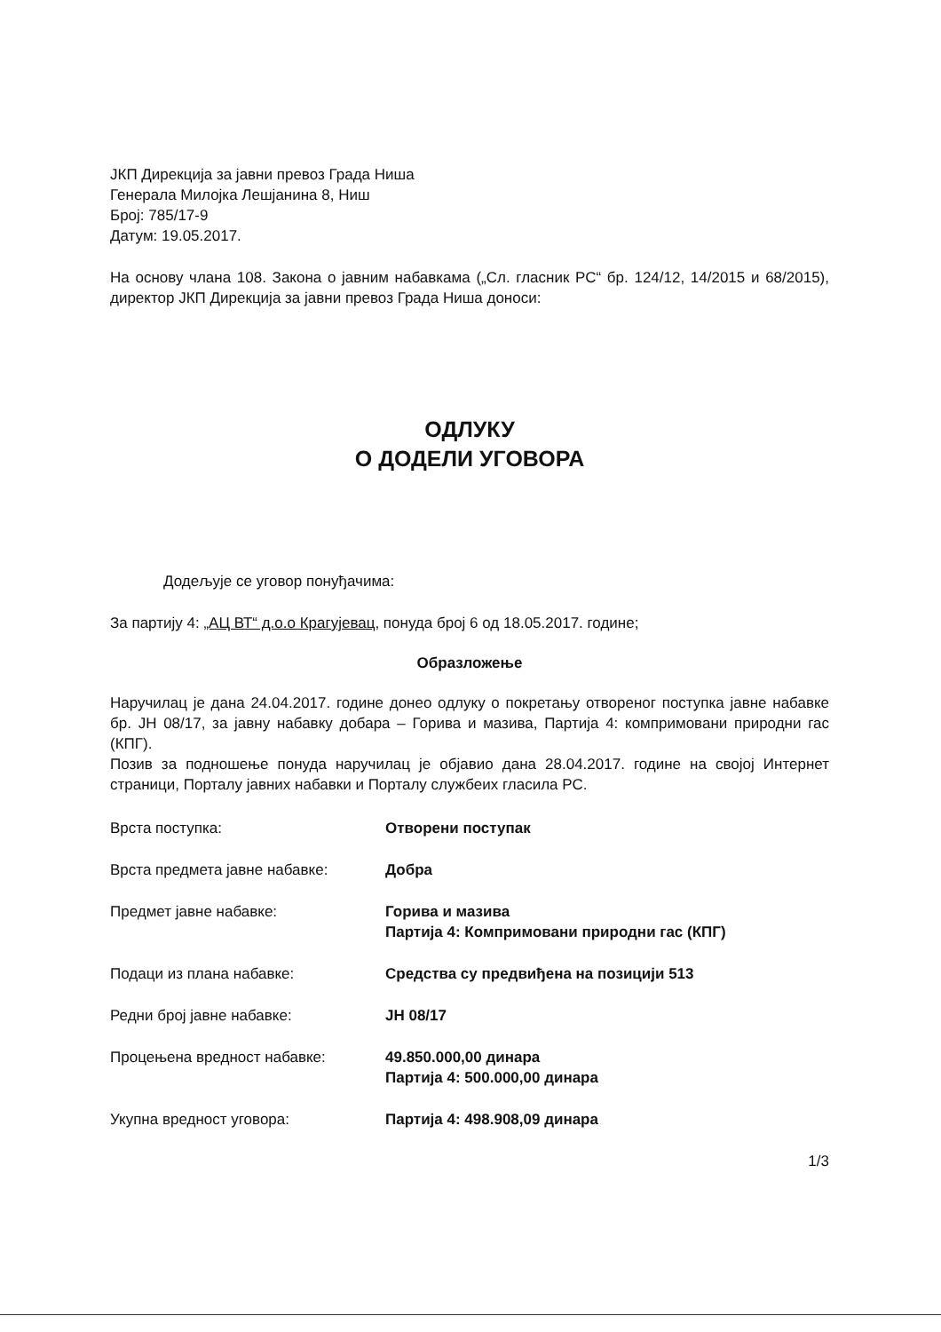ЈКП Дирекција за јавни превоз Града Ниша
Генерала Милојка Лешјанина 8, Ниш
Број: 785/17-9
Датум: 19.05.2017.
На основу члана 108. Закона о јавним набавкама („Сл. гласник РС“ бр. 124/12, 14/2015 и 68/2015), директор ЈКП Дирекција за јавни превоз Града Ниша доноси:
ОДЛУКУ
О ДОДЕЛИ УГОВОРА
Додељује се уговор понуђачима:
За партију 4: „АЦ ВТ“ д.о.о Крагујевац, понуда број 6 од 18.05.2017. године;
Образложење
Наручилац је дана 24.04.2017. године донео одлуку о покретању отвореног поступка јавне набавке бр. ЈН 08/17, за јавну набавку добара – Горива и мазива, Партија 4: компримовани природни гас (КПГ).
Позив за подношење понуда наручилац је објавио дана 28.04.2017. године на својој Интернет страници, Порталу јавних набавки и Порталу службеих гласила РС.
| Врста поступка: | Отворени поступак |
| Врста предмета јавне набавке: | Добра |
| Предмет јавне набавке: | Горива и мазива Партија 4: Компримовани природни гас (КПГ) |
| Подаци из плана набавке: | Средства су предвиђена на позицији 513 |
| Редни број јавне набавке: | ЈН 08/17 |
| Процењена вредност набавке: | 49.850.000,00 динара Партија 4: 500.000,00 динара |
| Укупна вредност уговора: | Партија 4: 498.908,09 динара |
1/3